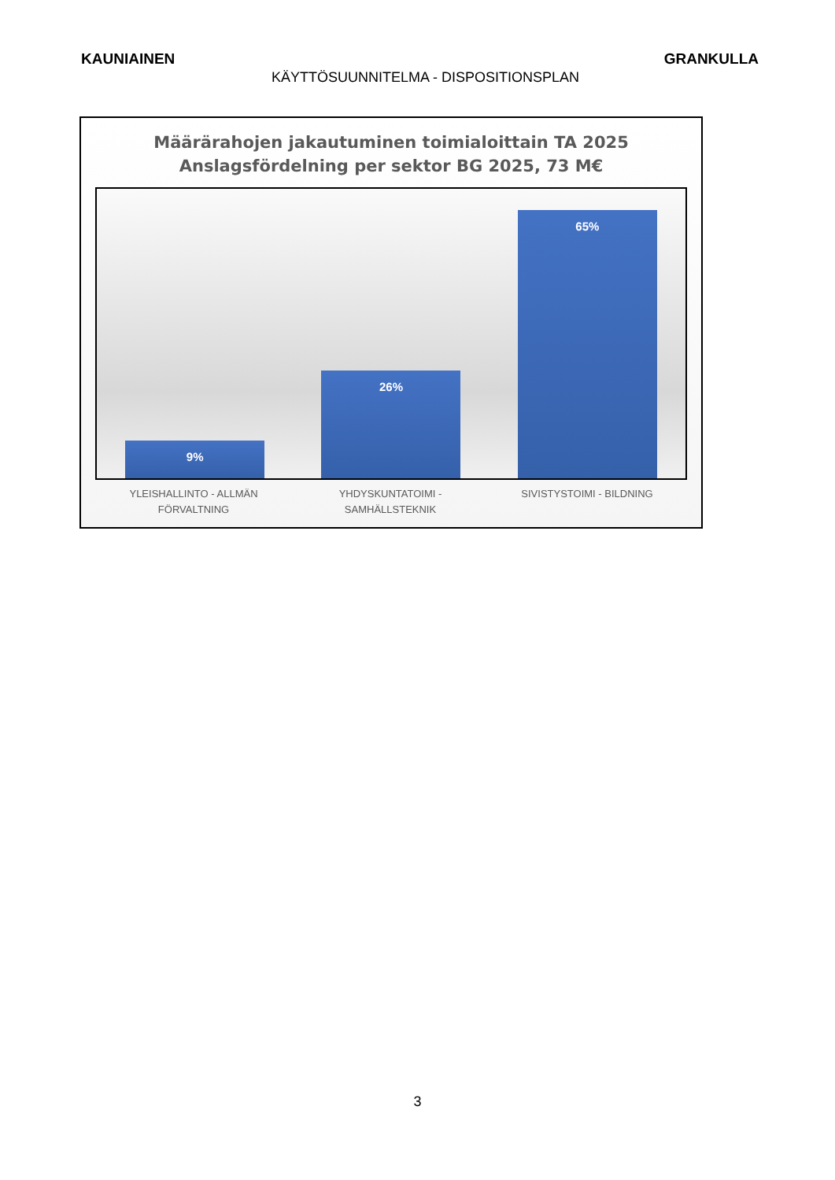KAUNIAINEN GRANKULLA
KÄYTTÖSUUNNITELMA - DISPOSITIONSPLAN
Määrärahojen jakautuminen toimialoittain TA 2025
Anslagsfördelning per sektor BG 2025, 73 M€
9%
26%
65%
YLEISHALLINTO - ALLMÄN FÖRVALTNING
YHDYSKUNTATOIMI - SAMHÄLLSTEKNIK
SIVISTYSTOIMI - BILDNING
3